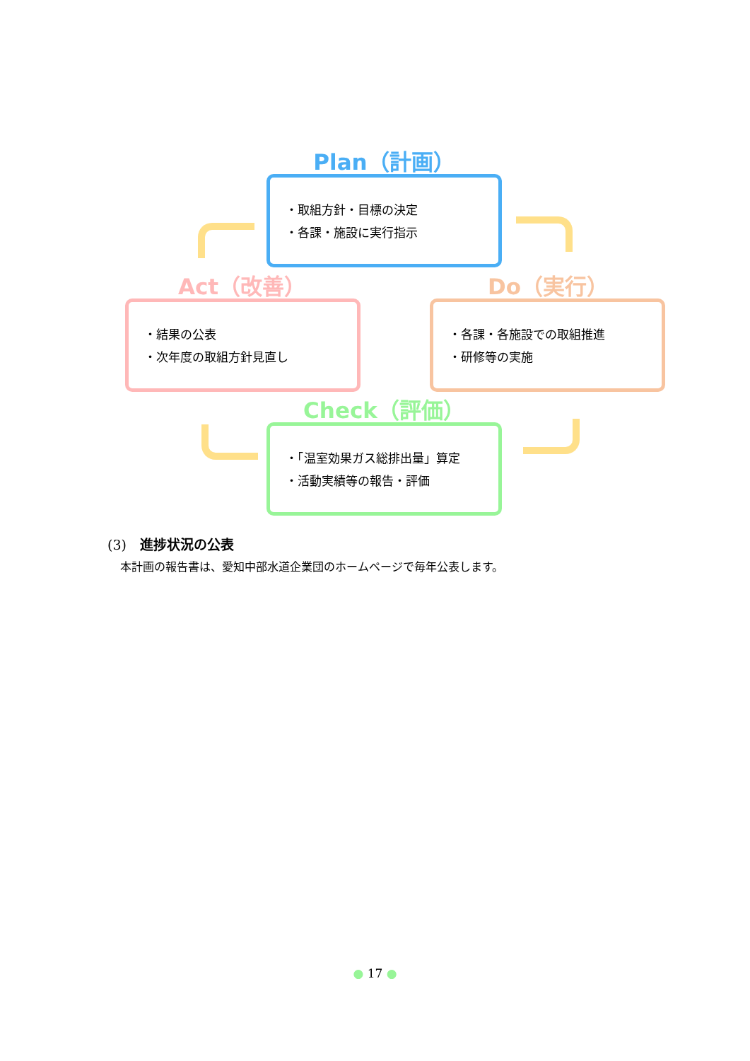Plan（計画）
・取組方針・目標の決定
・各課・施設に実行指示
Act（改善）
・結果の公表
・次年度の取組方針見直し
Do（実行）
・各課・各施設での取組推進
・研修等の実施
Check（評価）
・「温室効果ガス総排出量」算定
・活動実績等の報告・評価
(3)　進捗状況の公表
本計画の報告書は、愛知中部水道企業団のホームページで毎年公表します。
● 17 ●